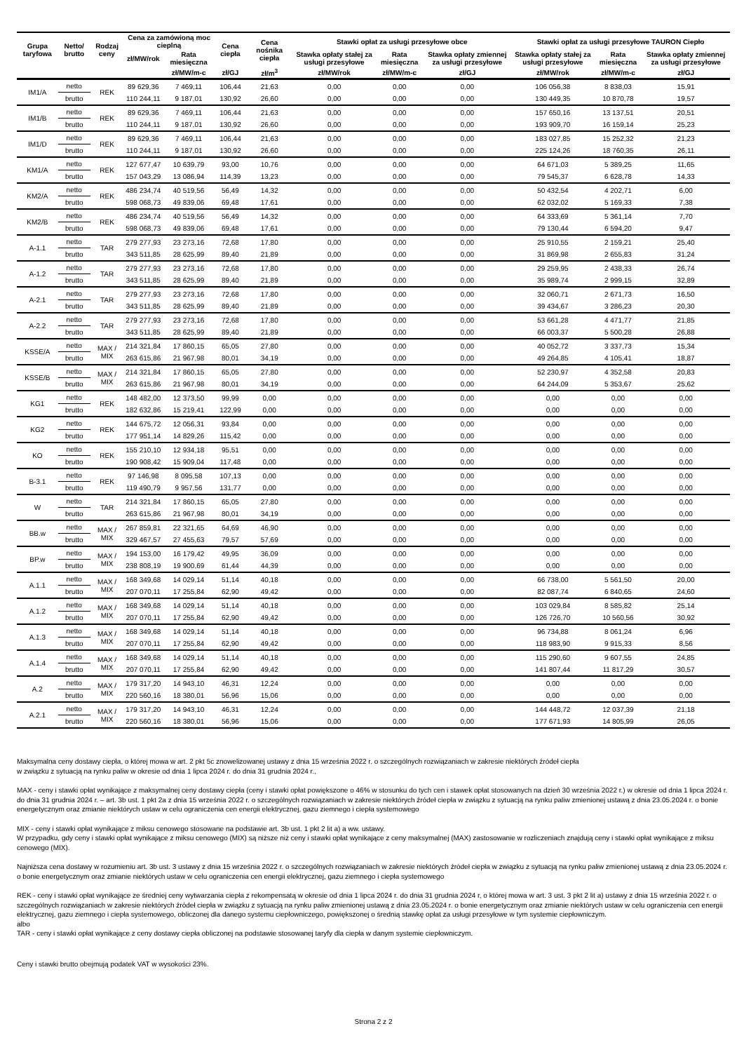| Grupa taryfowa | Netto/ brutto | Rodzaj ceny | Cena za zamówioną moc cieplną | | Cena ciepła | Cena nośnika ciepła | Stawki opłat za usługi przesyłowe obce | | | Stawki opłat za usługi przesyłowe TAURON Ciepło | | |
| --- | --- | --- | --- | --- | --- | --- | --- | --- | --- | --- | --- | --- |
| | | | zł/MW/rok | Rata miesięczna | | | Stawka opłaty stałej za usługi przesyłowe | Rata miesięczna | Stawka opłaty zmiennej za usługi przesyłowe | Stawka opłaty stałej za usługi przesyłowe | Rata miesięczna | Stawka opłaty zmiennej za usługi przesyłowe |
| | | | | zł/MW/m-c | zł/GJ | zł/m<sup>3</sup> | zł/MW/rok | zł/MW/m-c | zł/GJ | zł/MW/rok | zł/MW/m-c | zł/GJ |
| IM1/A | netto | REK | 89 629,36 | 7 469,11 | 106,44 | 21,63 | 0,00 | 0,00 | 0,00 | 106 056,38 | 8 838,03 | 15,91 |
| | brutto | | 110 244,11 | 9 187,01 | 130,92 | 26,60 | 0,00 | 0,00 | 0,00 | 130 449,35 | 10 870,78 | 19,57 |
| IM1/B | netto | REK | 89 629,36 | 7 469,11 | 106,44 | 21,63 | 0,00 | 0,00 | 0,00 | 157 650,16 | 13 137,51 | 20,51 |
| | brutto | | 110 244,11 | 9 187,01 | 130,92 | 26,60 | 0,00 | 0,00 | 0,00 | 193 909,70 | 16 159,14 | 25,23 |
| IM1/D | netto | REK | 89 629,36 | 7 469,11 | 106,44 | 21,63 | 0,00 | 0,00 | 0,00 | 183 027,85 | 15 252,32 | 21,23 |
| | brutto | | 110 244,11 | 9 187,01 | 130,92 | 26,60 | 0,00 | 0,00 | 0,00 | 225 124,26 | 18 760,35 | 26,11 |
| KM1/A | netto | REK | 127 677,47 | 10 639,79 | 93,00 | 10,76 | 0,00 | 0,00 | 0,00 | 64 671,03 | 5 389,25 | 11,65 |
| | brutto | | 157 043,29 | 13 086,94 | 114,39 | 13,23 | 0,00 | 0,00 | 0,00 | 79 545,37 | 6 628,78 | 14,33 |
| KM2/A | netto | REK | 486 234,74 | 40 519,56 | 56,49 | 14,32 | 0,00 | 0,00 | 0,00 | 50 432,54 | 4 202,71 | 6,00 |
| | brutto | | 598 068,73 | 49 839,06 | 69,48 | 17,61 | 0,00 | 0,00 | 0,00 | 62 032,02 | 5 169,33 | 7,38 |
| KM2/B | netto | REK | 486 234,74 | 40 519,56 | 56,49 | 14,32 | 0,00 | 0,00 | 0,00 | 64 333,69 | 5 361,14 | 7,70 |
| | brutto | | 598 068,73 | 49 839,06 | 69,48 | 17,61 | 0,00 | 0,00 | 0,00 | 79 130,44 | 6 594,20 | 9,47 |
| A-1.1 | netto | TAR | 279 277,93 | 23 273,16 | 72,68 | 17,80 | 0,00 | 0,00 | 0,00 | 25 910,55 | 2 159,21 | 25,40 |
| | brutto | | 343 511,85 | 28 625,99 | 89,40 | 21,89 | 0,00 | 0,00 | 0,00 | 31 869,98 | 2 655,83 | 31,24 |
| A-1.2 | netto | TAR | 279 277,93 | 23 273,16 | 72,68 | 17,80 | 0,00 | 0,00 | 0,00 | 29 259,95 | 2 438,33 | 26,74 |
| | brutto | | 343 511,85 | 28 625,99 | 89,40 | 21,89 | 0,00 | 0,00 | 0,00 | 35 989,74 | 2 999,15 | 32,89 |
| A-2.1 | netto | TAR | 279 277,93 | 23 273,16 | 72,68 | 17,80 | 0,00 | 0,00 | 0,00 | 32 060,71 | 2 671,73 | 16,50 |
| | brutto | | 343 511,85 | 28 625,99 | 89,40 | 21,89 | 0,00 | 0,00 | 0,00 | 39 434,67 | 3 286,23 | 20,30 |
| A-2.2 | netto | TAR | 279 277,93 | 23 273,16 | 72,68 | 17,80 | 0,00 | 0,00 | 0,00 | 53 661,28 | 4 471,77 | 21,85 |
| | brutto | | 343 511,85 | 28 625,99 | 89,40 | 21,89 | 0,00 | 0,00 | 0,00 | 66 003,37 | 5 500,28 | 26,88 |
| KSSE/A | netto | MAX / MIX | 214 321,84 | 17 860,15 | 65,05 | 27,80 | 0,00 | 0,00 | 0,00 | 40 052,72 | 3 337,73 | 15,34 |
| | brutto | | 263 615,86 | 21 967,98 | 80,01 | 34,19 | 0,00 | 0,00 | 0,00 | 49 264,85 | 4 105,41 | 18,87 |
| KSSE/B | netto | MAX / MIX | 214 321,84 | 17 860,15 | 65,05 | 27,80 | 0,00 | 0,00 | 0,00 | 52 230,97 | 4 352,58 | 20,83 |
| | brutto | | 263 615,86 | 21 967,98 | 80,01 | 34,19 | 0,00 | 0,00 | 0,00 | 64 244,09 | 5 353,67 | 25,62 |
| KG1 | netto | REK | 148 482,00 | 12 373,50 | 99,99 | 0,00 | 0,00 | 0,00 | 0,00 | 0,00 | 0,00 | 0,00 |
| | brutto | | 182 632,86 | 15 219,41 | 122,99 | 0,00 | 0,00 | 0,00 | 0,00 | 0,00 | 0,00 | 0,00 |
| KG2 | netto | REK | 144 675,72 | 12 056,31 | 93,84 | 0,00 | 0,00 | 0,00 | 0,00 | 0,00 | 0,00 | 0,00 |
| | brutto | | 177 951,14 | 14 829,26 | 115,42 | 0,00 | 0,00 | 0,00 | 0,00 | 0,00 | 0,00 | 0,00 |
| KO | netto | REK | 155 210,10 | 12 934,18 | 95,51 | 0,00 | 0,00 | 0,00 | 0,00 | 0,00 | 0,00 | 0,00 |
| | brutto | | 190 908,42 | 15 909,04 | 117,48 | 0,00 | 0,00 | 0,00 | 0,00 | 0,00 | 0,00 | 0,00 |
| B-3.1 | netto | REK | 97 146,98 | 8 095,58 | 107,13 | 0,00 | 0,00 | 0,00 | 0,00 | 0,00 | 0,00 | 0,00 |
| | brutto | | 119 490,79 | 9 957,56 | 131,77 | 0,00 | 0,00 | 0,00 | 0,00 | 0,00 | 0,00 | 0,00 |
| W | netto | TAR | 214 321,84 | 17 860,15 | 65,05 | 27,80 | 0,00 | 0,00 | 0,00 | 0,00 | 0,00 | 0,00 |
| | brutto | | 263 615,86 | 21 967,98 | 80,01 | 34,19 | 0,00 | 0,00 | 0,00 | 0,00 | 0,00 | 0,00 |
| BB.w | netto | MAX / MIX | 267 859,81 | 22 321,65 | 64,69 | 46,90 | 0,00 | 0,00 | 0,00 | 0,00 | 0,00 | 0,00 |
| | brutto | | 329 467,57 | 27 455,63 | 79,57 | 57,69 | 0,00 | 0,00 | 0,00 | 0,00 | 0,00 | 0,00 |
| BP.w | netto | MAX / MIX | 194 153,00 | 16 179,42 | 49,95 | 36,09 | 0,00 | 0,00 | 0,00 | 0,00 | 0,00 | 0,00 |
| | brutto | | 238 808,19 | 19 900,69 | 61,44 | 44,39 | 0,00 | 0,00 | 0,00 | 0,00 | 0,00 | 0,00 |
| A.1.1 | netto | MAX / MIX | 168 349,68 | 14 029,14 | 51,14 | 40,18 | 0,00 | 0,00 | 0,00 | 66 738,00 | 5 561,50 | 20,00 |
| | brutto | | 207 070,11 | 17 255,84 | 62,90 | 49,42 | 0,00 | 0,00 | 0,00 | 82 087,74 | 6 840,65 | 24,60 |
| A.1.2 | netto | MAX / MIX | 168 349,68 | 14 029,14 | 51,14 | 40,18 | 0,00 | 0,00 | 0,00 | 103 029,84 | 8 585,82 | 25,14 |
| | brutto | | 207 070,11 | 17 255,84 | 62,90 | 49,42 | 0,00 | 0,00 | 0,00 | 126 726,70 | 10 560,56 | 30,92 |
| A.1.3 | netto | MAX / MIX | 168 349,68 | 14 029,14 | 51,14 | 40,18 | 0,00 | 0,00 | 0,00 | 96 734,88 | 8 061,24 | 6,96 |
| | brutto | | 207 070,11 | 17 255,84 | 62,90 | 49,42 | 0,00 | 0,00 | 0,00 | 118 983,90 | 9 915,33 | 8,56 |
| A.1.4 | netto | MAX / MIX | 168 349,68 | 14 029,14 | 51,14 | 40,18 | 0,00 | 0,00 | 0,00 | 115 290,60 | 9 607,55 | 24,85 |
| | brutto | | 207 070,11 | 17 255,84 | 62,90 | 49,42 | 0,00 | 0,00 | 0,00 | 141 807,44 | 11 817,29 | 30,57 |
| A.2 | netto | MAX / MIX | 179 317,20 | 14 943,10 | 46,31 | 12,24 | 0,00 | 0,00 | 0,00 | 0,00 | 0,00 | 0,00 |
| | brutto | | 220 560,16 | 18 380,01 | 56,96 | 15,06 | 0,00 | 0,00 | 0,00 | 0,00 | 0,00 | 0,00 |
| A.2.1 | netto | MAX / MIX | 179 317,20 | 14 943,10 | 46,31 | 12,24 | 0,00 | 0,00 | 0,00 | 144 448,72 | 12 037,39 | 21,18 |
| | brutto | | 220 560,16 | 18 380,01 | 56,96 | 15,06 | 0,00 | 0,00 | 0,00 | 177 671,93 | 14 805,99 | 26,05 |
Maksymalna ceny dostawy ciepła, o której mowa w art. 2 pkt 5c znowelizowanej ustawy z dnia 15 września 2022 r. o szczególnych rozwiązaniach w zakresie niektórych źródeł ciepła
w związku z sytuacją na rynku paliw w okresie od dnia 1 lipca 2024 r. do dnia 31 grudnia 2024 r.,
MAX - ceny i stawki opłat wynikające z maksymalnej ceny dostawy ciepła (ceny i stawki opłat powiększone o 46% w stosunku do tych cen i stawek opłat stosowanych na dzień 30 września 2022 r.) w okresie od dnia 1 lipca 2024 r. do dnia 31 grudnia 2024 r. – art. 3b ust. 1 pkt 2a z dnia 15 września 2022 r. o szczególnych rozwiązaniach w zakresie niektórych źródeł ciepła w związku z sytuacją na rynku paliw zmienionej ustawą z dnia 23.05.2024 r. o bonie energetycznym oraz zmianie niektórych ustaw w celu ograniczenia cen energii elektrycznej, gazu ziemnego i ciepła systemowego
MIX - ceny i stawki opłat wynikające z miksu cenowego stosowane na podstawie art. 3b ust. 1 pkt 2 lit a) a ww. ustawy.
W przypadku, gdy ceny i stawki opłat wynikające z miksu cenowego (MIX) są niższe niż ceny i stawki opłat wynikające z ceny maksymalnej (MAX) zastosowanie w rozliczeniach znajdują ceny i stawki opłat wynikające z miksu cenowego (MIX).
Najniższa cena dostawy w rozumieniu art. 3b ust. 3 ustawy z dnia 15 września 2022 r. o szczególnych rozwiązaniach w zakresie niektórych źródeł ciepła w związku z sytuacją na rynku paliw zmienionej ustawą z dnia 23.05.2024 r. o bonie energetycznym oraz zmianie niektórych ustaw w celu ograniczenia cen energii elektrycznej, gazu ziemnego i ciepła systemowego
REK - ceny i stawki opłat wynikające ze średniej ceny wytwarzania ciepła z rekompensatą w okresie od dnia 1 lipca 2024 r. do dnia 31 grudnia 2024 r, o której mowa w art. 3 ust. 3 pkt 2 lit a) ustawy z dnia 15 września 2022 r. o szczególnych rozwiązaniach w zakresie niektórych źródeł ciepła w związku z sytuacją na rynku paliw zmienionej ustawą z dnia 23.05.2024 r. o bonie energetycznym oraz zmianie niektórych ustaw w celu ograniczenia cen energii elektrycznej, gazu ziemnego i ciepła systemowego, obliczonej dla danego systemu ciepłowniczego, powiększonej o średnią stawkę opłat za usługi przesyłowe w tym systemie ciepłowniczym.
albo
TAR - ceny i stawki opłat wynikające z ceny dostawy ciepła obliczonej na podstawie stosowanej taryfy dla ciepła w danym systemie ciepłowniczym.
Ceny i stawki brutto obejmują podatek VAT w wysokości 23%.
Strona 2 z 2